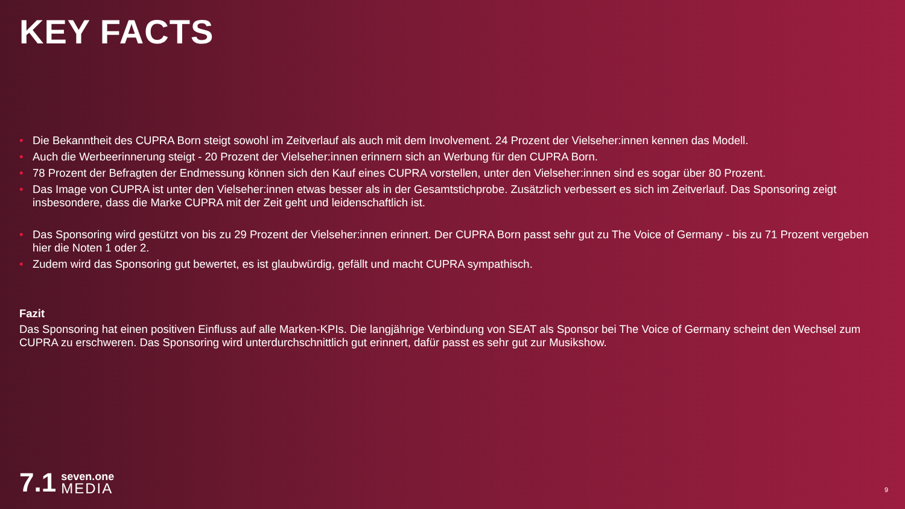KEY FACTS
• Die Bekanntheit des CUPRA Born steigt sowohl im Zeitverlauf als auch mit dem Involvement. 24 Prozent der Vielseher:innen kennen das Modell.
• Auch die Werbeerinnerung steigt - 20 Prozent der Vielseher:innen erinnern sich an Werbung für den CUPRA Born.
• 78 Prozent der Befragten der Endmessung können sich den Kauf eines CUPRA vorstellen, unter den Vielseher:innen sind es sogar über 80 Prozent.
• Das Image von CUPRA ist unter den Vielseher:innen etwas besser als in der Gesamtstichprobe. Zusätzlich verbessert es sich im Zeitverlauf. Das Sponsoring zeigt insbesondere, dass die Marke CUPRA mit der Zeit geht und leidenschaftlich ist.
• Das Sponsoring wird gestützt von bis zu 29 Prozent der Vielseher:innen erinnert. Der CUPRA Born passt sehr gut zu The Voice of Germany - bis zu 71 Prozent vergeben hier die Noten 1 oder 2.
• Zudem wird das Sponsoring gut bewertet, es ist glaubwürdig, gefällt und macht CUPRA sympathisch.
Fazit
Das Sponsoring hat einen positiven Einfluss auf alle Marken-KPIs. Die langjährige Verbindung von SEAT als Sponsor bei The Voice of Germany scheint den Wechsel zum CUPRA zu erschweren. Das Sponsoring wird unterdurchschnittlich gut erinnert, dafür passt es sehr gut zur Musikshow.
7.1
seven.one
MEDIA
9